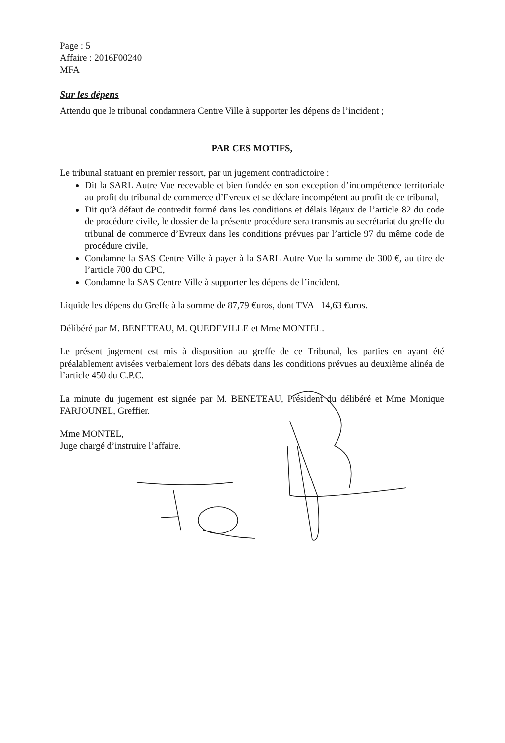Page : 5
Affaire : 2016F00240
MFA
Sur les dépens
Attendu que le tribunal condamnera Centre Ville à supporter les dépens de l’incident ;
PAR CES MOTIFS,
Le tribunal statuant en premier ressort, par un jugement contradictoire :
Dit la SARL Autre Vue recevable et bien fondée en son exception d’incompétence territoriale au profit du tribunal de commerce d’Evreux et se déclare incompétent au profit de ce tribunal,
Dit qu’à défaut de contredit formé dans les conditions et délais légaux de l’article 82 du code de procédure civile, le dossier de la présente procédure sera transmis au secrétariat du greffe du tribunal de commerce d’Evreux dans les conditions prévues par l’article 97 du même code de procédure civile,
Condamne la SAS Centre Ville à payer à la SARL Autre Vue la somme de 300 €, au titre de l’article 700 du CPC,
Condamne la SAS Centre Ville à supporter les dépens de l’incident.
Liquide les dépens du Greffe à la somme de 87,79 €uros, dont TVA 14,63 €uros.
Délibéré par M. BENETEAU, M. QUEDEVILLE et Mme MONTEL.
Le présent jugement est mis à disposition au greffe de ce Tribunal, les parties en ayant été préalablement avisées verbalement lors des débats dans les conditions prévues au deuxième alinéa de l’article 450 du C.P.C.
La minute du jugement est signée par M. BENETEAU, Président du délibéré et Mme Monique FARJOUNEL, Greffier.
Mme MONTEL,
Juge chargé d’instruire l’affaire.